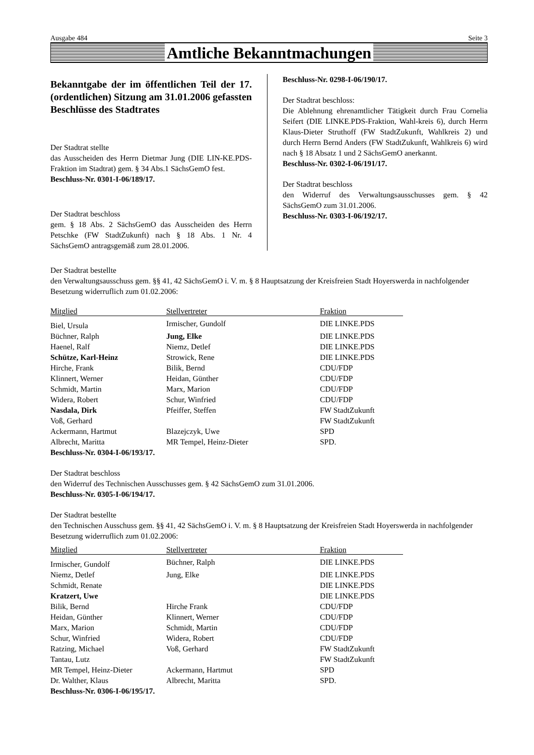Ausgabe 484 Seite 3
Amtliche Bekanntmachungen
Bekanntgabe der im öffentlichen Teil der 17. (ordentlichen) Sitzung am 31.01.2006 gefassten Beschlüsse des Stadtrates
Der Stadtrat stellte
das Ausscheiden des Herrn Dietmar Jung (DIE LIN-KE.PDS-Fraktion im Stadtrat) gem. § 34 Abs.1 SächsGemO fest.
Beschluss-Nr. 0301-I-06/189/17.
Der Stadtrat beschloss
gem. § 18 Abs. 2 SächsGemO das Ausscheiden des Herrn Petschke (FW StadtZukunft) nach § 18 Abs. 1 Nr. 4 SächsGemO antragsgemäß zum 28.01.2006.
Beschluss-Nr. 0298-I-06/190/17.
Der Stadtrat beschloss:
Die Ablehnung ehrenamtlicher Tätigkeit durch Frau Cornelia Seifert (DIE LINKE.PDS-Fraktion, Wahl-kreis 6), durch Herrn Klaus-Dieter Struthoff (FW StadtZukunft, Wahlkreis 2) und durch Herrn Bernd Anders (FW StadtZukunft, Wahlkreis 6) wird nach § 18 Absatz 1 und 2 SächsGemO anerkannt.
Beschluss-Nr. 0302-I-06/191/17.
Der Stadtrat beschloss
den Widerruf des Verwaltungsausschusses gem. § 42 SächsGemO zum 31.01.2006.
Beschluss-Nr. 0303-I-06/192/17.
Der Stadtrat bestellte
den Verwaltungsausschuss gem. §§ 41, 42 SächsGemO i. V. m. § 8 Hauptsatzung der Kreisfreien Stadt Hoyerswerda in nachfolgender Besetzung widerruflich zum 01.02.2006:
| Mitglied | Stellvertreter | Fraktion |
| --- | --- | --- |
| Biel, Ursula | Irmischer, Gundolf | DIE LINKE.PDS |
| Büchner, Ralph | Jung, Elke | DIE LINKE.PDS |
| Haenel, Ralf | Niemz, Detlef | DIE LINKE.PDS |
| Schütze, Karl-Heinz | Strowick, Rene | DIE LINKE.PDS |
| Hirche, Frank | Bilik, Bernd | CDU/FDP |
| Klinnert, Werner | Heidan, Günther | CDU/FDP |
| Schmidt, Martin | Marx, Marion | CDU/FDP |
| Widera, Robert | Schur, Winfried | CDU/FDP |
| Nasdala, Dirk | Pfeiffer, Steffen | FW StadtZukunft |
| Voß, Gerhard | | FW StadtZukunft |
| Ackermann, Hartmut | Blazejczyk, Uwe | SPD |
| Albrecht, Maritta | MR Tempel, Heinz-Dieter | SPD. |
Beschluss-Nr. 0304-I-06/193/17.
Der Stadtrat beschloss
den Widerruf des Technischen Ausschusses gem. § 42 SächsGemO zum 31.01.2006.
Beschluss-Nr. 0305-I-06/194/17.
Der Stadtrat bestellte
den Technischen Ausschuss gem. §§ 41, 42 SächsGemO i. V. m. § 8 Hauptsatzung der Kreisfreien Stadt Hoyerswerda in nachfolgender Besetzung widerruflich zum 01.02.2006:
| Mitglied | Stellvertreter | Fraktion |
| --- | --- | --- |
| Irmischer, Gundolf | Büchner, Ralph | DIE LINKE.PDS |
| Niemz, Detlef | Jung, Elke | DIE LINKE.PDS |
| Schmidt, Renate | | DIE LINKE.PDS |
| Kratzert, Uwe | | DIE LINKE.PDS |
| Bilik, Bernd | Hirche Frank | CDU/FDP |
| Heidan, Günther | Klinnert, Werner | CDU/FDP |
| Marx, Marion | Schmidt, Martin | CDU/FDP |
| Schur, Winfried | Widera, Robert | CDU/FDP |
| Ratzing, Michael | Voß, Gerhard | FW StadtZukunft |
| Tantau, Lutz | | FW StadtZukunft |
| MR Tempel, Heinz-Dieter | Ackermann, Hartmut | SPD |
| Dr. Walther, Klaus | Albrecht, Maritta | SPD. |
Beschluss-Nr. 0306-I-06/195/17.